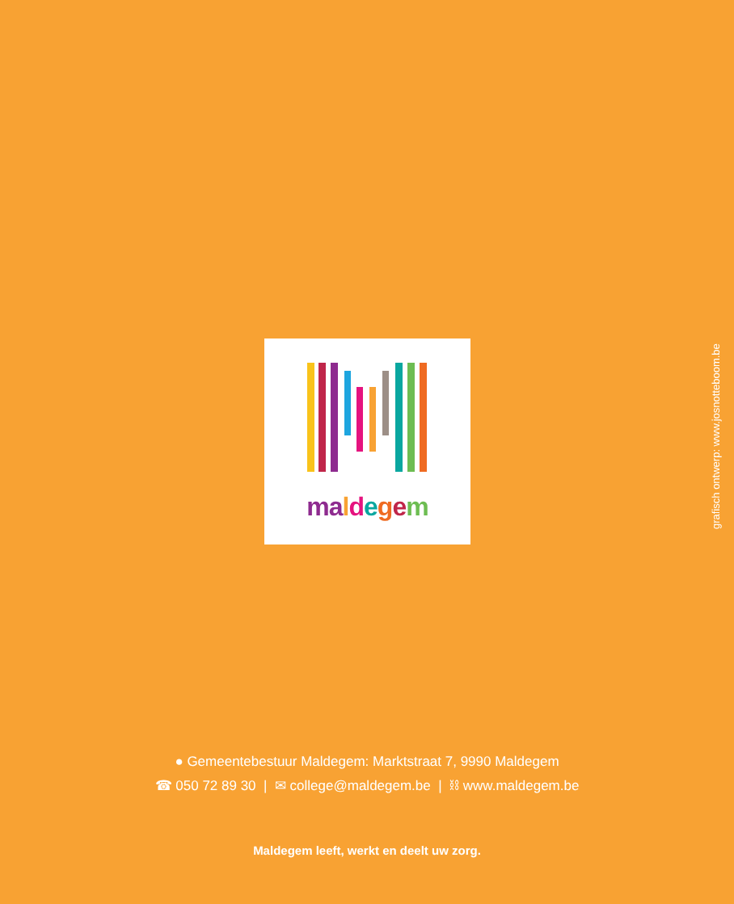ma ldegem
grafisch ontwerp: www.josnotteboom.be
● Gemeentebestuur Maldegem: Marktstraat 7, 9990 Maldegem
☎ 050 72 89 30 | ✉ college@maldegem.be | ⛓ www.maldegem.be
Maldegem leeft, werkt en deelt uw zorg.